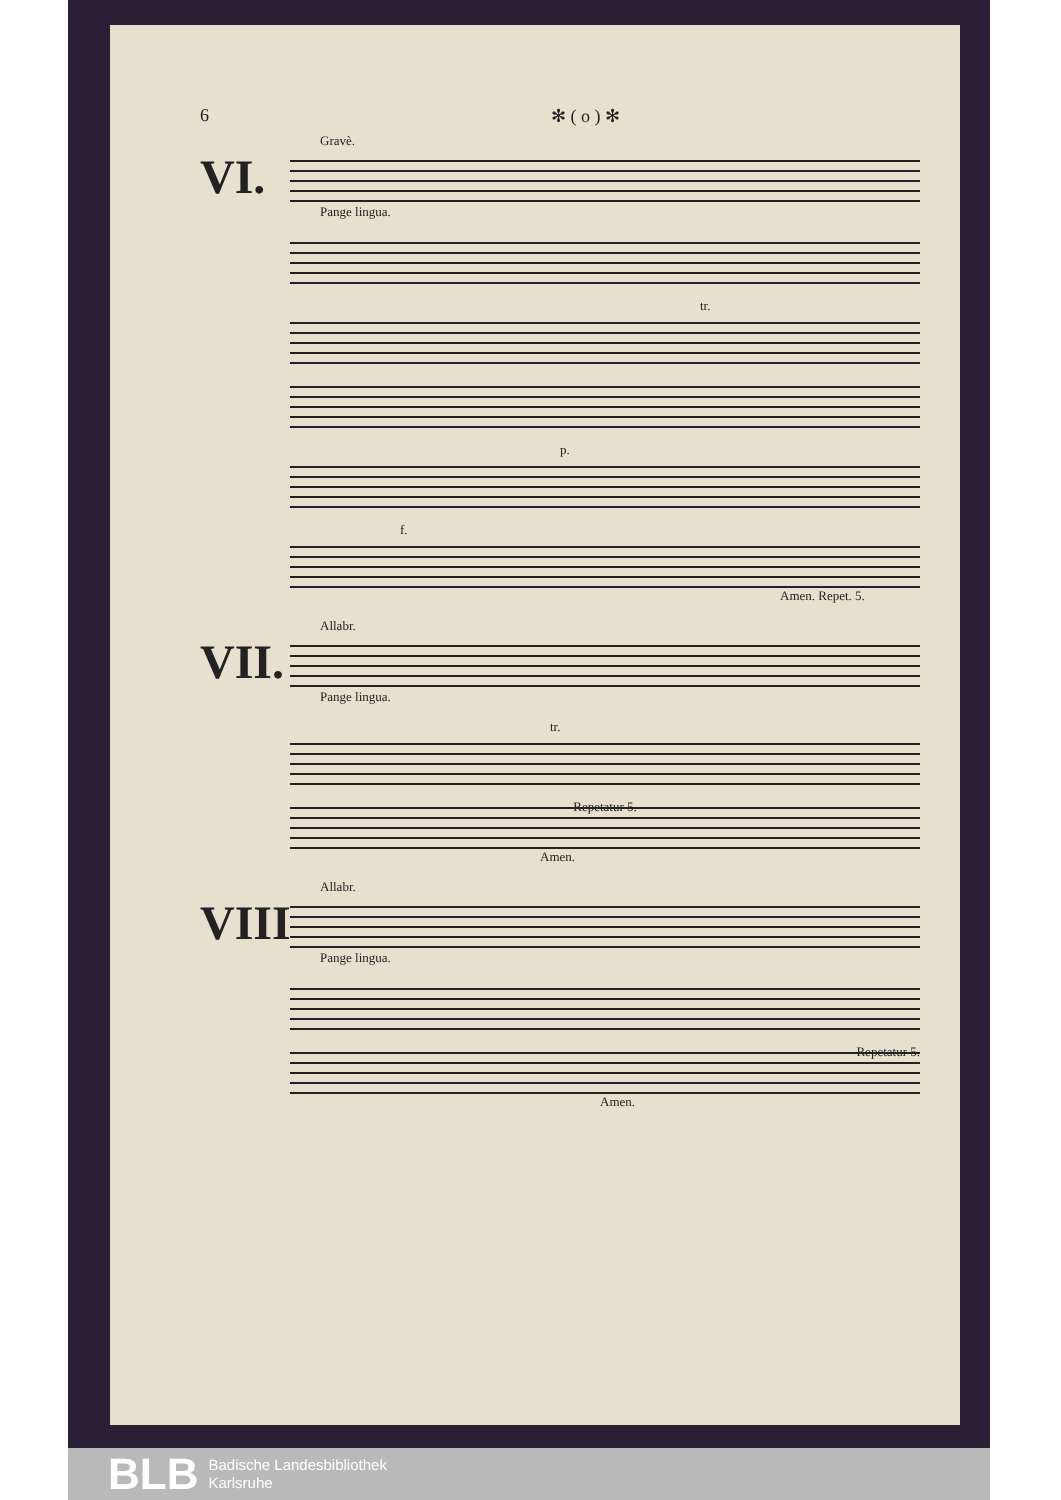6 ✻ ( o ) ✻
Gravè.
VI.
Pange lingua.
tr.
p.
f.
Amen. Repet. 5.
Allabr.
VII.
Pange lingua.
tr.
Repetatur 5.
Amen.
Allabr.
VIII.
Pange lingua.
Repetatur 5.
Amen.
BLB
Badische Landesbibliothek
Karlsruhe